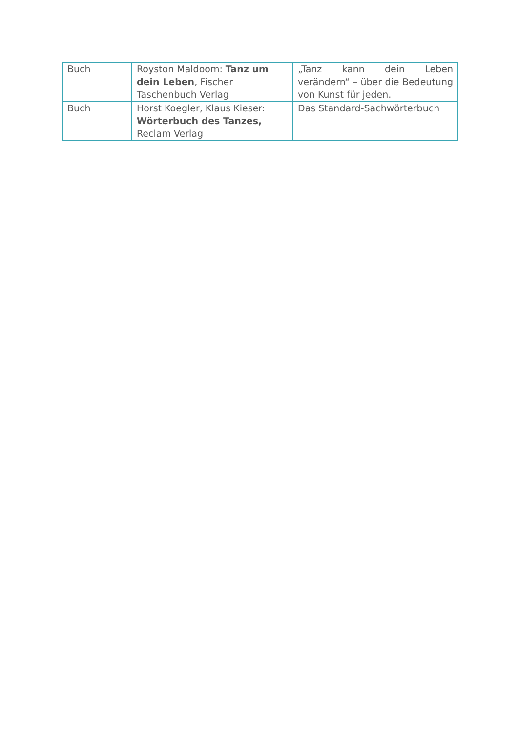| Buch | Royston Maldoom: Tanz um dein Leben , Fischer Taschenbuch Verlag | „Tanz kann dein Leben verändern“ – über die Bedeu­tung von Kunst für jeden. |
| Buch | Horst Koegler, Klaus Kieser: Wörterbuch des Tanzes, Reclam Verlag | Das Standard-Sachwörterbuch |